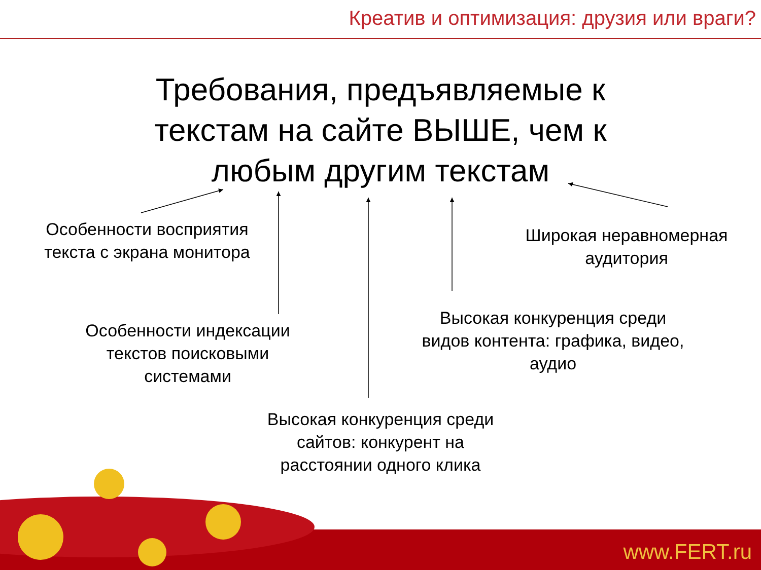Креатив и оптимизация: друзия или враги?
Требования, предъявляемые к текстам на сайте ВЫШЕ, чем к любым другим текстам
Особенности восприятия текста с экрана монитора
Широкая неравномерная аудитория
Особенности индексации текстов поисковыми системами
Высокая конкуренция среди видов контента: графика, видео, аудио
Высокая конкуренция среди сайтов: конкурент на расстоянии одного клика
www.FERT.ru